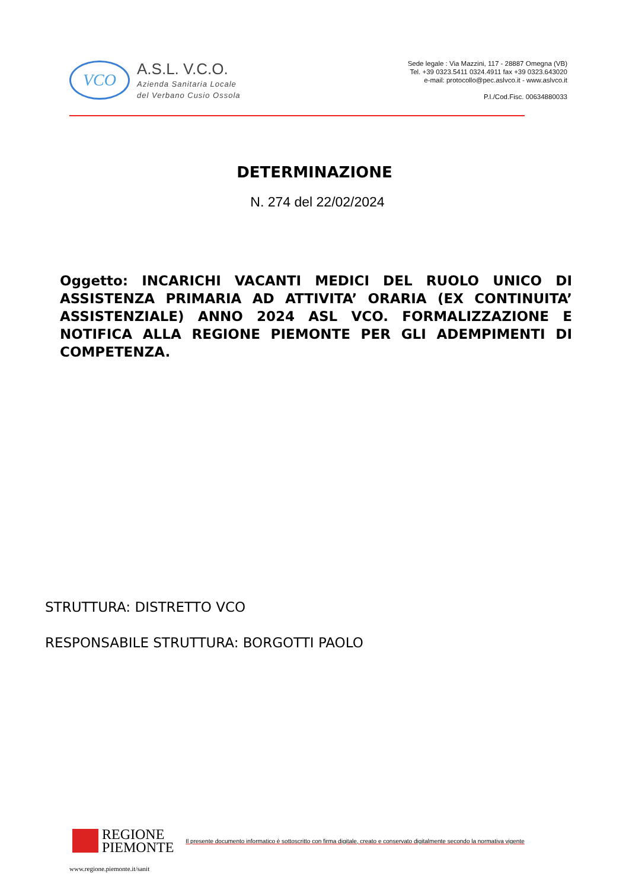VCO
A.S.L. V.C.O.
Azienda Sanitaria Locale
del Verbano Cusio Ossola
Sede legale : Via Mazzini, 117 - 28887 Omegna (VB)
Tel. +39 0323.5411 0324.4911 fax +39 0323.643020
e-mail: protocollo@pec.aslvco.it - www.aslvco.it
P.I./Cod.Fisc. 00634880033
DETERMINAZIONE
N. 274 del 22/02/2024
Oggetto: INCARICHI VACANTI MEDICI DEL RUOLO UNICO DI ASSISTENZA PRIMARIA AD ATTIVITA’ ORARIA (EX CONTINUITA’ ASSISTENZIALE) ANNO 2024 ASL VCO. FORMALIZZAZIONE E NOTIFICA ALLA REGIONE PIEMONTE PER GLI ADEMPIMENTI DI COMPETENZA.
STRUTTURA: DISTRETTO VCO
RESPONSABILE STRUTTURA: BORGOTTI PAOLO
REGIONE
PIEMONTE
Il presente documento informatico è sottoscritto con firma digitale, creato e conservato digitalmente secondo la normativa vigente
www.regione.piemonte.it/sanit